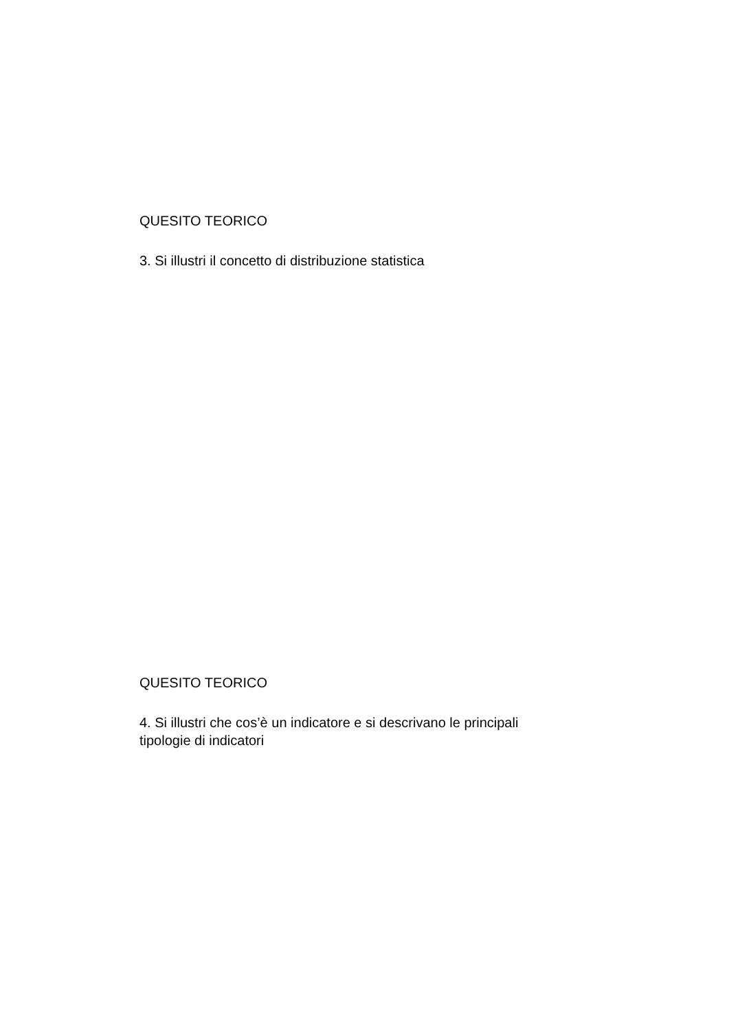QUESITO TEORICO
3. Si illustri il concetto di distribuzione statistica
QUESITO TEORICO
4. Si illustri che cos’è un indicatore e si descrivano le principali
tipologie di indicatori